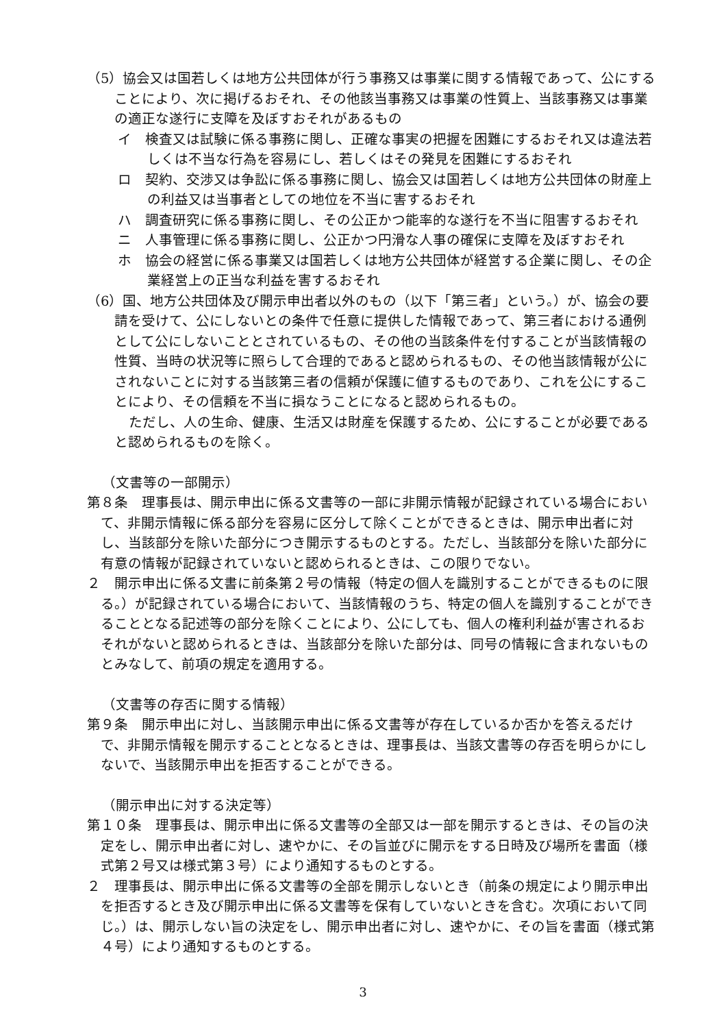（5）協会又は国若しくは地方公共団体が行う事務又は事業に関する情報であって、公にすることにより、次に掲げるおそれ、その他該当事務又は事業の性質上、当該事務又は事業の適正な遂行に支障を及ぼすおそれがあるもの
イ　検査又は試験に係る事務に関し、正確な事実の把握を困難にするおそれ又は違法若しくは不当な行為を容易にし、若しくはその発見を困難にするおそれ
ロ　契約、交渉又は争訟に係る事務に関し、協会又は国若しくは地方公共団体の財産上の利益又は当事者としての地位を不当に害するおそれ
ハ　調査研究に係る事務に関し、その公正かつ能率的な遂行を不当に阻害するおそれ
ニ　人事管理に係る事務に関し、公正かつ円滑な人事の確保に支障を及ぼすおそれ
ホ　協会の経営に係る事業又は国若しくは地方公共団体が経営する企業に関し、その企業経営上の正当な利益を害するおそれ
（6）国、地方公共団体及び開示申出者以外のもの（以下「第三者」という。）が、協会の要請を受けて、公にしないとの条件で任意に提供した情報であって、第三者における通例として公にしないこととされているもの、その他の当該条件を付することが当該情報の性質、当時の状況等に照らして合理的であると認められるもの、その他当該情報が公にされないことに対する当該第三者の信頼が保護に値するものであり、これを公にすることにより、その信頼を不当に損なうことになると認められるもの。
ただし、人の生命、健康、生活又は財産を保護するため、公にすることが必要であると認められるものを除く。
（文書等の一部開示）
第８条　理事長は、開示申出に係る文書等の一部に非開示情報が記録されている場合において、非開示情報に係る部分を容易に区分して除くことができるときは、開示申出者に対し、当該部分を除いた部分につき開示するものとする。ただし、当該部分を除いた部分に有意の情報が記録されていないと認められるときは、この限りでない。
２　開示申出に係る文書に前条第２号の情報（特定の個人を識別することができるものに限る。）が記録されている場合において、当該情報のうち、特定の個人を識別することができることとなる記述等の部分を除くことにより、公にしても、個人の権利利益が害されるおそれがないと認められるときは、当該部分を除いた部分は、同号の情報に含まれないものとみなして、前項の規定を適用する。
（文書等の存否に関する情報）
第９条　開示申出に対し、当該開示申出に係る文書等が存在しているか否かを答えるだけで、非開示情報を開示することとなるときは、理事長は、当該文書等の存否を明らかにしないで、当該開示申出を拒否することができる。
（開示申出に対する決定等）
第１０条　理事長は、開示申出に係る文書等の全部又は一部を開示するときは、その旨の決定をし、開示申出者に対し、速やかに、その旨並びに開示をする日時及び場所を書面（様式第２号又は様式第３号）により通知するものとする。
２　理事長は、開示申出に係る文書等の全部を開示しないとき（前条の規定により開示申出を拒否するとき及び開示申出に係る文書等を保有していないときを含む。次項において同じ。）は、開示しない旨の決定をし、開示申出者に対し、速やかに、その旨を書面（様式第４号）により通知するものとする。
3